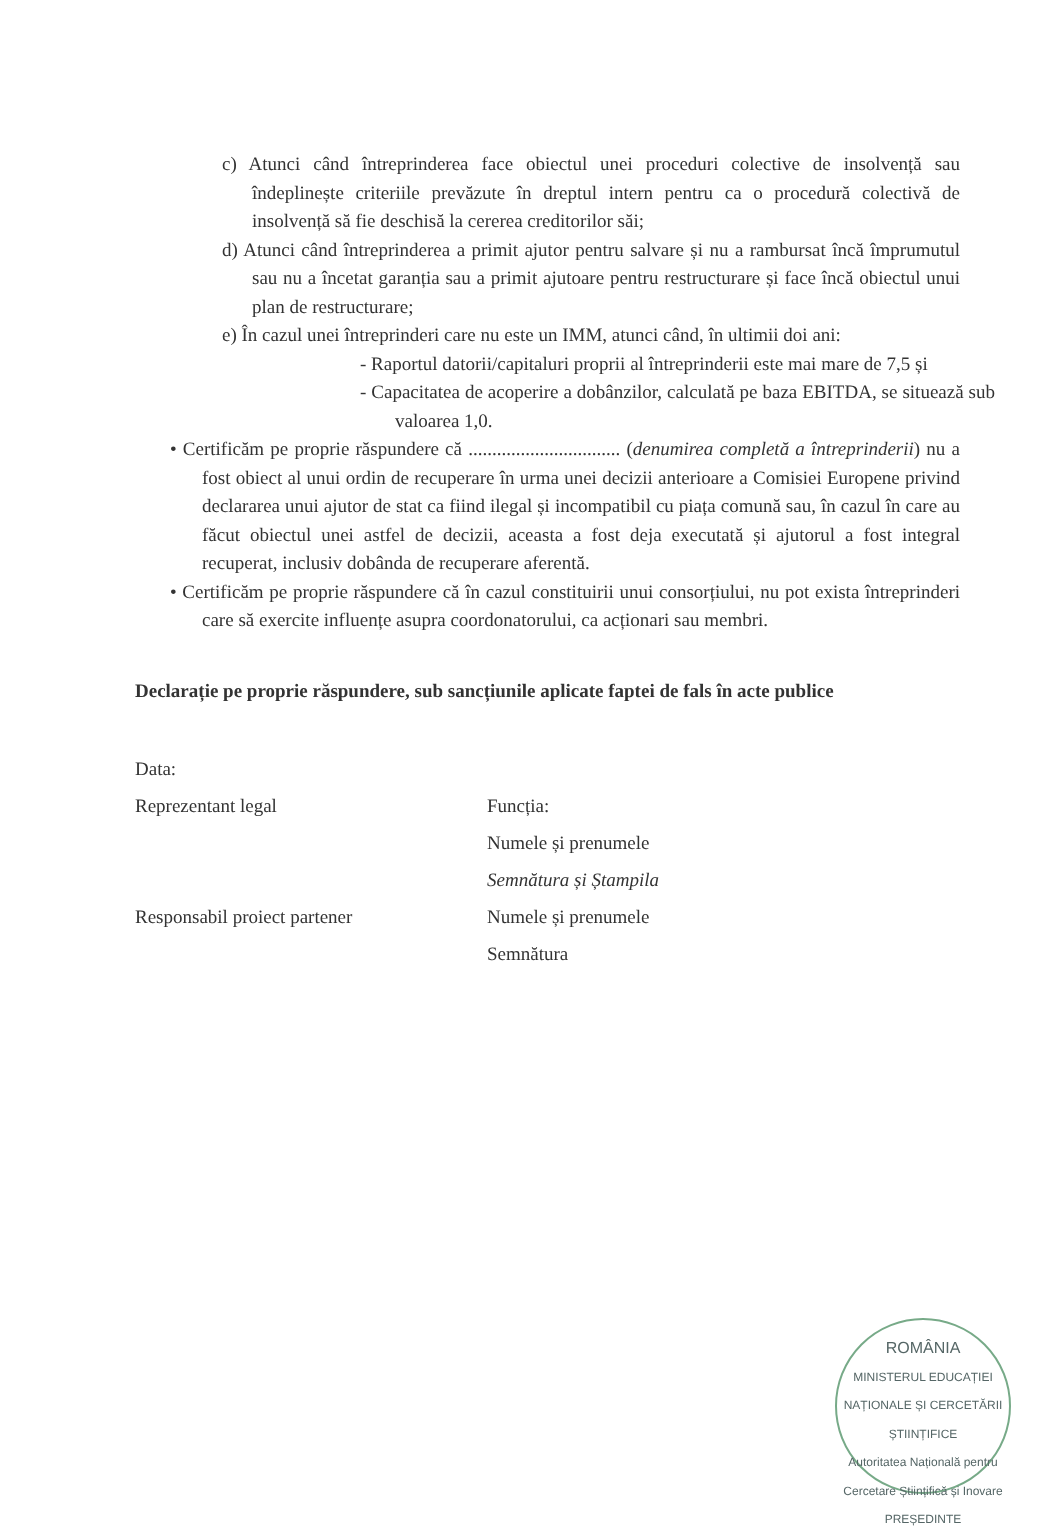c) Atunci când întreprinderea face obiectul unei proceduri colective de insolvență sau îndeplinește criteriile prevăzute în dreptul intern pentru ca o procedură colectivă de insolvență să fie deschisă la cererea creditorilor săi;
d) Atunci când întreprinderea a primit ajutor pentru salvare și nu a rambursat încă împrumutul sau nu a încetat garanția sau a primit ajutoare pentru restructurare și face încă obiectul unui plan de restructurare;
e) În cazul unei întreprinderi care nu este un IMM, atunci când, în ultimii doi ani:
- Raportul datorii/capitaluri proprii al întreprinderii este mai mare de 7,5 și
- Capacitatea de acoperire a dobânzilor, calculată pe baza EBITDA, se situează sub valoarea 1,0.
• Certificăm pe proprie răspundere că ................................ (denumirea completă a întreprinderii) nu a fost obiect al unui ordin de recuperare în urma unei decizii anterioare a Comisiei Europene privind declararea unui ajutor de stat ca fiind ilegal și incompatibil cu piața comună sau, în cazul în care au făcut obiectul unei astfel de decizii, aceasta a fost deja executată și ajutorul a fost integral recuperat, inclusiv dobânda de recuperare aferentă.
• Certificăm pe proprie răspundere că în cazul constituirii unui consorțiului, nu pot exista întreprinderi care să exercite influențe asupra coordonatorului, ca acționari sau membri.
Declarație pe proprie răspundere, sub sancțiunile aplicate faptei de fals în acte publice
Data:
Reprezentant legal Funcția:
Numele și prenumele
Semnătura și Ștampila
Responsabil proiect partener Numele și prenumele
Semnătura
ROMÂNIA
MINISTERUL EDUCAȚIEI NAȚIONALE ȘI CERCETĂRII ȘTIINȚIFICE
Autoritatea Națională pentru Cercetare Științifică și Inovare
PREȘEDINTE